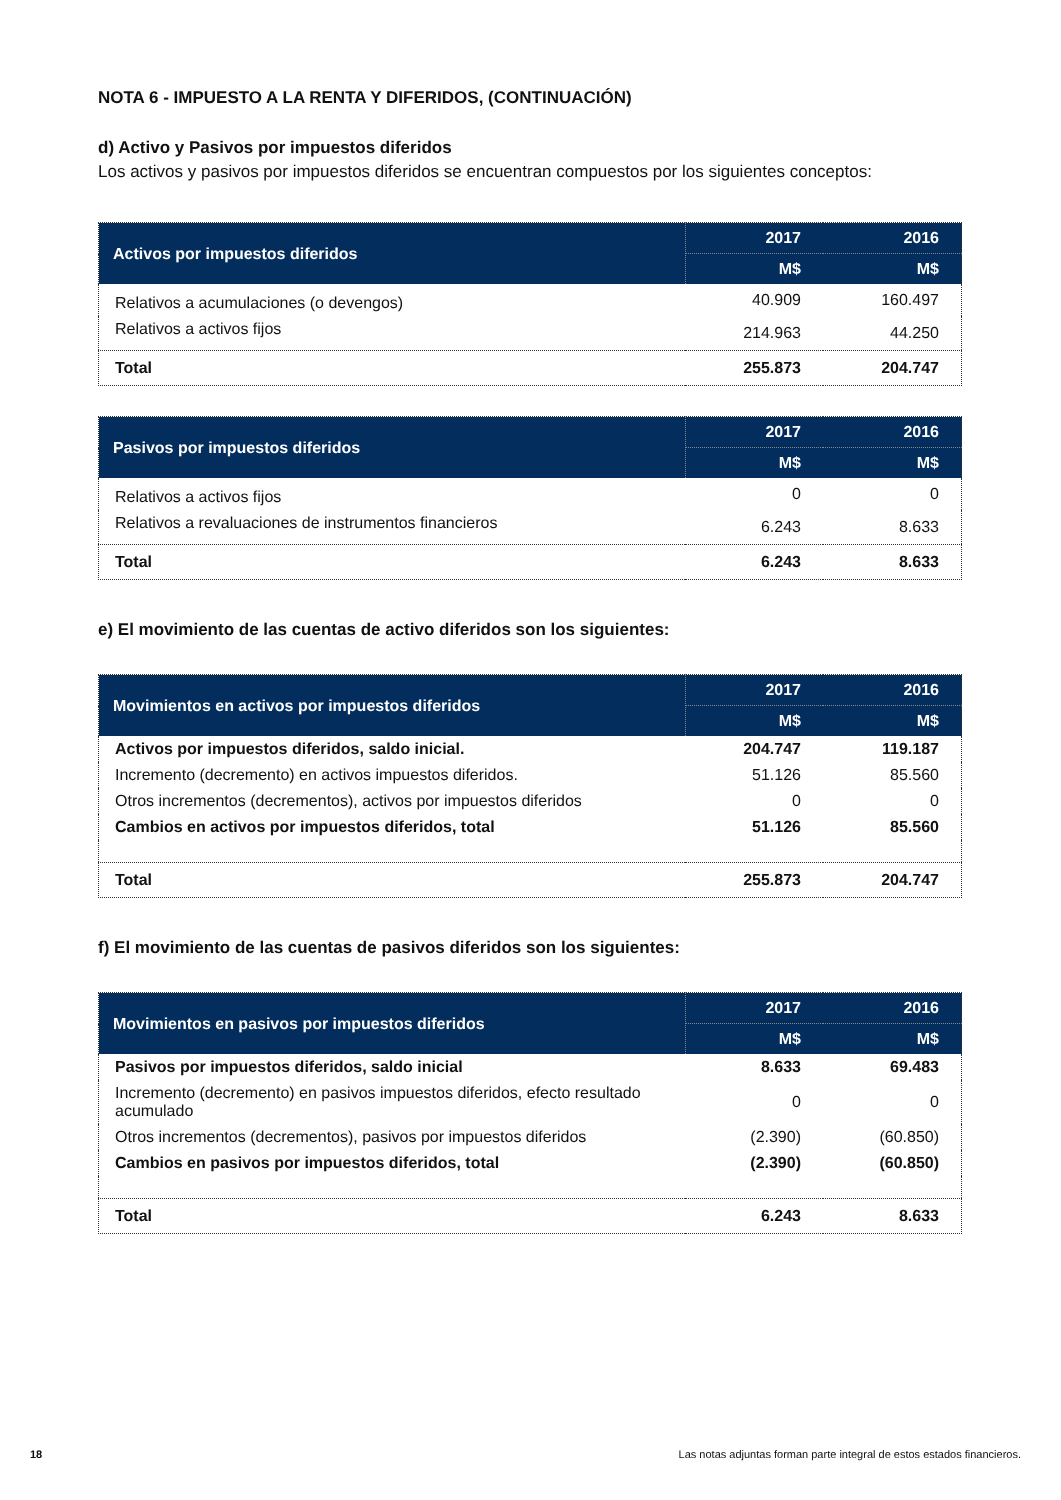NOTA 6 - IMPUESTO A LA RENTA Y DIFERIDOS, (CONTINUACIÓN)
d) Activo y Pasivos por impuestos diferidos
Los activos y pasivos por impuestos diferidos se encuentran compuestos por los siguientes conceptos:
| Activos por impuestos diferidos | 2017 | 2016 |
| --- | --- | --- |
| | M$ | M$ |
| Relativos a acumulaciones (o devengos) | 40.909 | 160.497 |
| Relativos a activos fijos | 214.963 | 44.250 |
| Total | 255.873 | 204.747 |
| Pasivos por impuestos diferidos | 2017 | 2016 |
| --- | --- | --- |
| | M$ | M$ |
| Relativos a activos fijos | 0 | 0 |
| Relativos a revaluaciones de instrumentos financieros | 6.243 | 8.633 |
| Total | 6.243 | 8.633 |
e) El movimiento de las cuentas de activo diferidos son los siguientes:
| Movimientos en activos por impuestos diferidos | 2017 | 2016 |
| --- | --- | --- |
| | M$ | M$ |
| Activos por impuestos diferidos, saldo inicial. | 204.747 | 119.187 |
| Incremento (decremento) en activos impuestos diferidos. | 51.126 | 85.560 |
| Otros incrementos (decrementos), activos por impuestos diferidos | 0 | 0 |
| Cambios en activos por impuestos diferidos, total | 51.126 | 85.560 |
| Total | 255.873 | 204.747 |
f) El movimiento de las cuentas de pasivos diferidos son los siguientes:
| Movimientos en pasivos por impuestos diferidos | 2017 | 2016 |
| --- | --- | --- |
| | M$ | M$ |
| Pasivos por impuestos diferidos, saldo inicial | 8.633 | 69.483 |
| Incremento (decremento) en pasivos impuestos diferidos, efecto resultado acumulado | 0 | 0 |
| Otros incrementos (decrementos), pasivos por impuestos diferidos | (2.390) | (60.850) |
| Cambios en pasivos por impuestos diferidos, total | (2.390) | (60.850) |
| Total | 6.243 | 8.633 |
18 Las notas adjuntas forman parte integral de estos estados financieros.